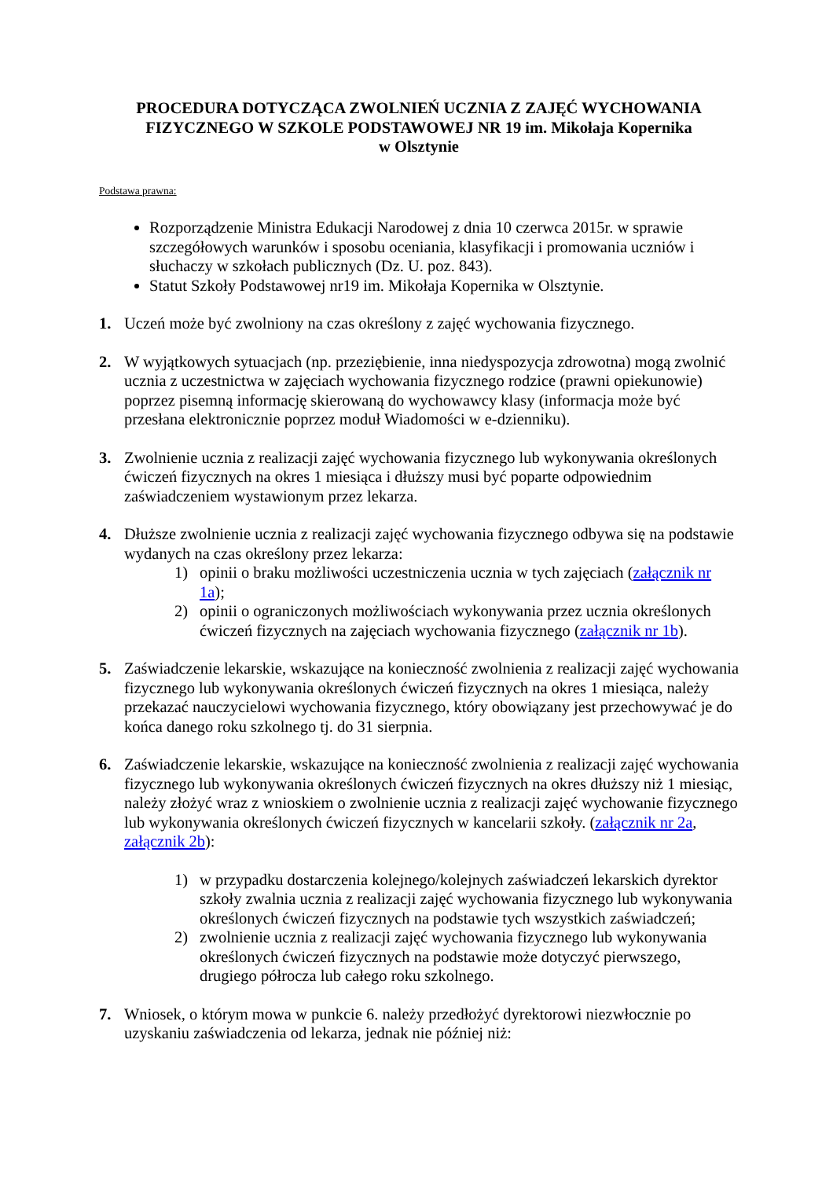PROCEDURA DOTYCZĄCA ZWOLNIEŃ UCZNIA Z ZAJĘĆ WYCHOWANIA FIZYCZNEGO W SZKOLE PODSTAWOWEJ NR 19 im. Mikołaja Kopernika
w Olsztynie
Podstawa prawna:
Rozporządzenie Ministra Edukacji Narodowej z dnia 10 czerwca 2015r. w sprawie szczegółowych warunków i sposobu oceniania, klasyfikacji i promowania uczniów i słuchaczy w szkołach publicznych (Dz. U. poz. 843).
Statut Szkoły Podstawowej nr19 im. Mikołaja Kopernika w Olsztynie.
1. Uczeń może być zwolniony na czas określony z zajęć wychowania fizycznego.
2. W wyjątkowych sytuacjach (np. przeziębienie, inna niedyspozycja zdrowotna) mogą zwolnić ucznia z uczestnictwa w zajęciach wychowania fizycznego rodzice (prawni opiekunowie) poprzez pisemną informację skierowaną do wychowawcy klasy (informacja może być przesłana elektronicznie poprzez moduł Wiadomości w e-dzienniku).
3. Zwolnienie ucznia z realizacji zajęć wychowania fizycznego lub wykonywania określonych ćwiczeń fizycznych na okres 1 miesiąca i dłuższy musi być poparte odpowiednim zaświadczeniem wystawionym przez lekarza.
4. Dłuższe zwolnienie ucznia z realizacji zajęć wychowania fizycznego odbywa się na podstawie wydanych na czas określony przez lekarza:
1) opinii o braku możliwości uczestniczenia ucznia w tych zajęciach (załącznik nr 1a);
2) opinii o ograniczonych możliwościach wykonywania przez ucznia określonych ćwiczeń fizycznych na zajęciach wychowania fizycznego (załącznik nr 1b).
5. Zaświadczenie lekarskie, wskazujące na konieczność zwolnienia z realizacji zajęć wychowania fizycznego lub wykonywania określonych ćwiczeń fizycznych na okres 1 miesiąca, należy przekazać nauczycielowi wychowania fizycznego, który obowiązany jest przechowywać je do końca danego roku szkolnego tj. do 31 sierpnia.
6. Zaświadczenie lekarskie, wskazujące na konieczność zwolnienia z realizacji zajęć wychowania fizycznego lub wykonywania określonych ćwiczeń fizycznych na okres dłuższy niż 1 miesiąc, należy złożyć wraz z wnioskiem o zwolnienie ucznia z realizacji zajęć wychowanie fizycznego lub wykonywania określonych ćwiczeń fizycznych w kancelarii szkoły. (załącznik nr 2a, załącznik 2b):
1) w przypadku dostarczenia kolejnego/kolejnych zaświadczeń lekarskich dyrektor szkoły zwalnia ucznia z realizacji zajęć wychowania fizycznego lub wykonywania określonych ćwiczeń fizycznych na podstawie tych wszystkich zaświadczeń;
2) zwolnienie ucznia z realizacji zajęć wychowania fizycznego lub wykonywania określonych ćwiczeń fizycznych na podstawie może dotyczyć pierwszego, drugiego półrocza lub całego roku szkolnego.
7. Wniosek, o którym mowa w punkcie 6. należy przedłożyć dyrektorowi niezwłocznie po uzyskaniu zaświadczenia od lekarza, jednak nie później niż: